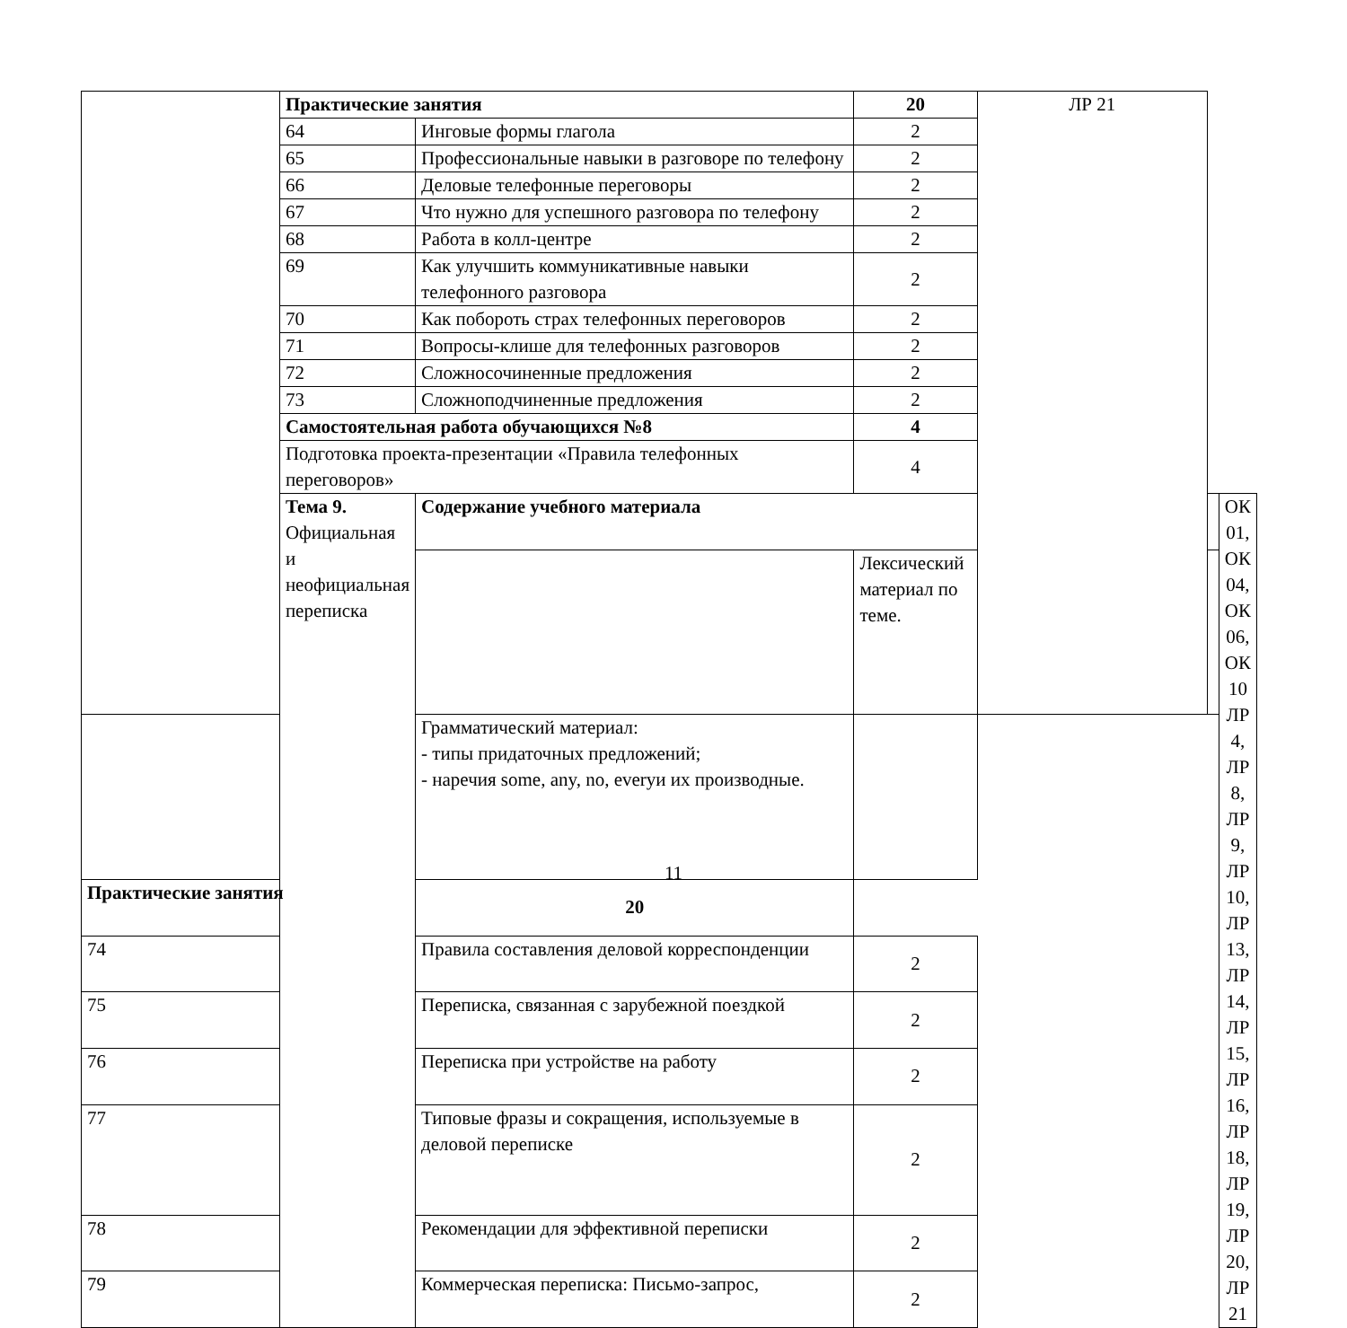| | Практические занятия | | 20 | ЛР 21 | | |
| | 64 | Инговые формы глагола | 2 | | | |
| | 65 | Профессиональные навыки в разговоре по телефону | 2 | | | |
| | 66 | Деловые телефонные переговоры | 2 | | | |
| | 67 | Что нужно для успешного разговора по телефону | 2 | | | |
| | 68 | Работа в колл-центре | 2 | | | |
| | 69 | Как улучшить коммуникативные навыки телефонного разговора | 2 | | | |
| | 70 | Как побороть страх телефонных переговоров | 2 | | | |
| | 71 | Вопросы-клише для телефонных разговоров | 2 | | | |
| | 72 | Сложносочиненные предложения | 2 | | | |
| | 73 | Сложноподчиненные предложения | 2 | | | |
| | Самостоятельная работа обучающихся №8 | | 4 | | | |
| | Подготовка проекта-презентации «Правила телефонных переговоров» | | 4 | | | |
| | Тема 9. Официальная и неофициальная переписка | Содержание учебного материала | | | | ОК 01, ОК 04, ОК 06, ОК 10 ЛР 4, ЛР 8, ЛР 9, ЛР 10, ЛР 13, ЛР 14, ЛР 15, ЛР 16, ЛР 18, ЛР 19, ЛР 20, ЛР 21 |
| | | | Лексический материал по теме. | | | |
| | | Грамматический материал: - типы придаточных предложений; - наречия some, any, no, everyи их производные. | | | | |
| Практические занятия | | 20 | | | | |
| 74 | | Правила составления деловой корреспонденции | 2 | | | |
| 75 | | Переписка, связанная с зарубежной поездкой | 2 | | | |
| 76 | | Переписка при устройстве на работу | 2 | | | |
| 77 | | Типовые фразы и сокращения, используемые в деловой переписке | 2 | | | |
| 78 | | Рекомендации для эффективной переписки | 2 | | | |
| 79 | | Коммерческая переписка: Письмо-запрос, | 2 | | | |
11